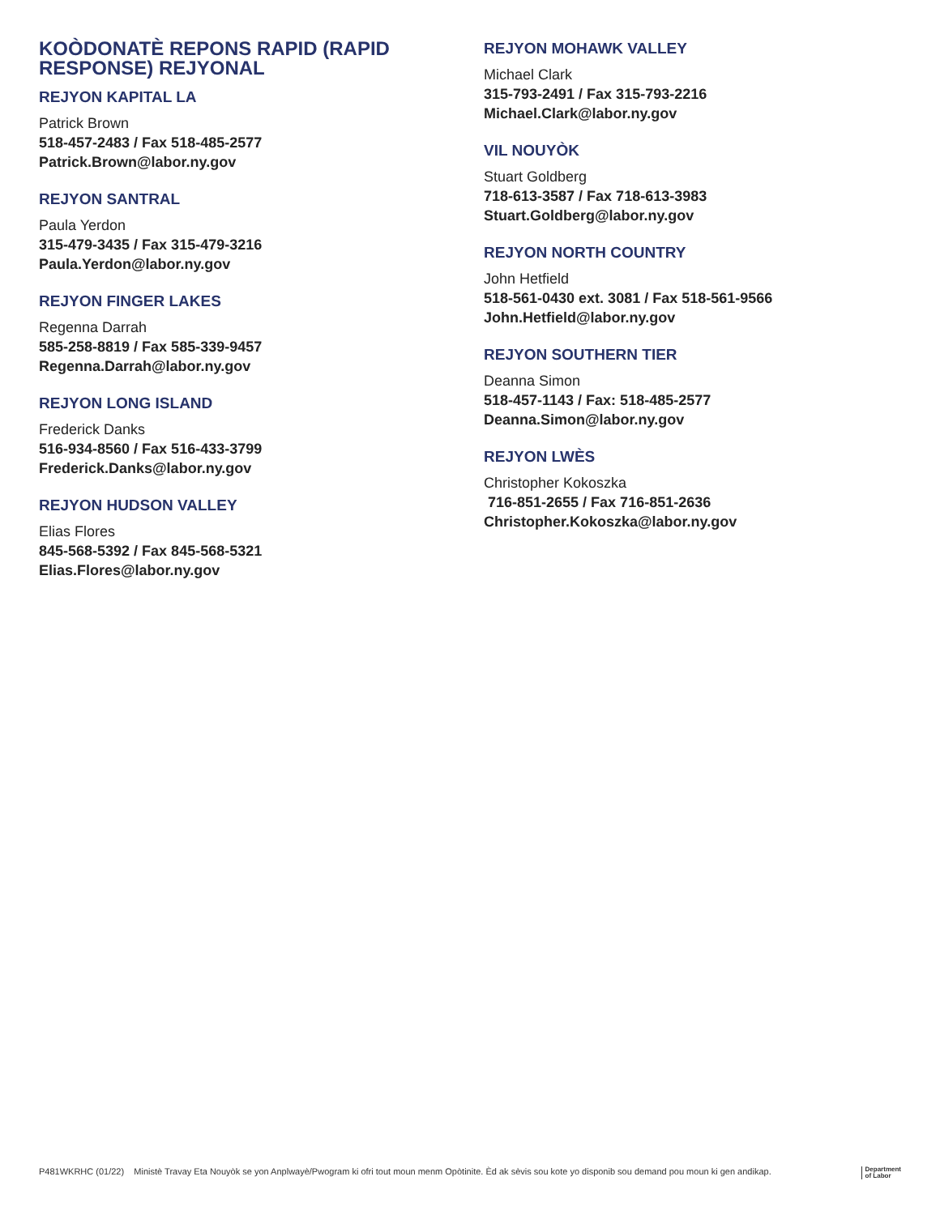KOÒDONATÈ REPONS RAPID (RAPID RESPONSE) REJYONAL
REJYON KAPITAL LA
Patrick Brown
518-457-2483 / Fax 518-485-2577
Patrick.Brown@labor.ny.gov
REJYON SANTRAL
Paula Yerdon
315-479-3435 / Fax 315-479-3216
Paula.Yerdon@labor.ny.gov
REJYON FINGER LAKES
Regenna Darrah
585-258-8819 / Fax 585-339-9457
Regenna.Darrah@labor.ny.gov
REJYON LONG ISLAND
Frederick Danks
516-934-8560 / Fax 516-433-3799
Frederick.Danks@labor.ny.gov
REJYON HUDSON VALLEY
Elias Flores
845-568-5392 / Fax 845-568-5321
Elias.Flores@labor.ny.gov
REJYON MOHAWK VALLEY
Michael Clark
315-793-2491 / Fax 315-793-2216
Michael.Clark@labor.ny.gov
VIL NOUYÒK
Stuart Goldberg
718-613-3587 / Fax 718-613-3983
Stuart.Goldberg@labor.ny.gov
REJYON NORTH COUNTRY
John Hetfield
518-561-0430 ext. 3081 / Fax 518-561-9566
John.Hetfield@labor.ny.gov
REJYON SOUTHERN TIER
Deanna Simon
518-457-1143 / Fax: 518-485-2577
Deanna.Simon@labor.ny.gov
REJYON LWÈS
Christopher Kokoszka
716-851-2655 / Fax 716-851-2636
Christopher.Kokoszka@labor.ny.gov
P481WKRHC (01/22) Ministè Travay Eta Nouyòk se yon Anplwayè/Pwogram ki ofri tout moun menm Opòtinite. Èd ak sèvis sou kote yo disponib sou demand pou moun ki gen andikap. Department
of Labor